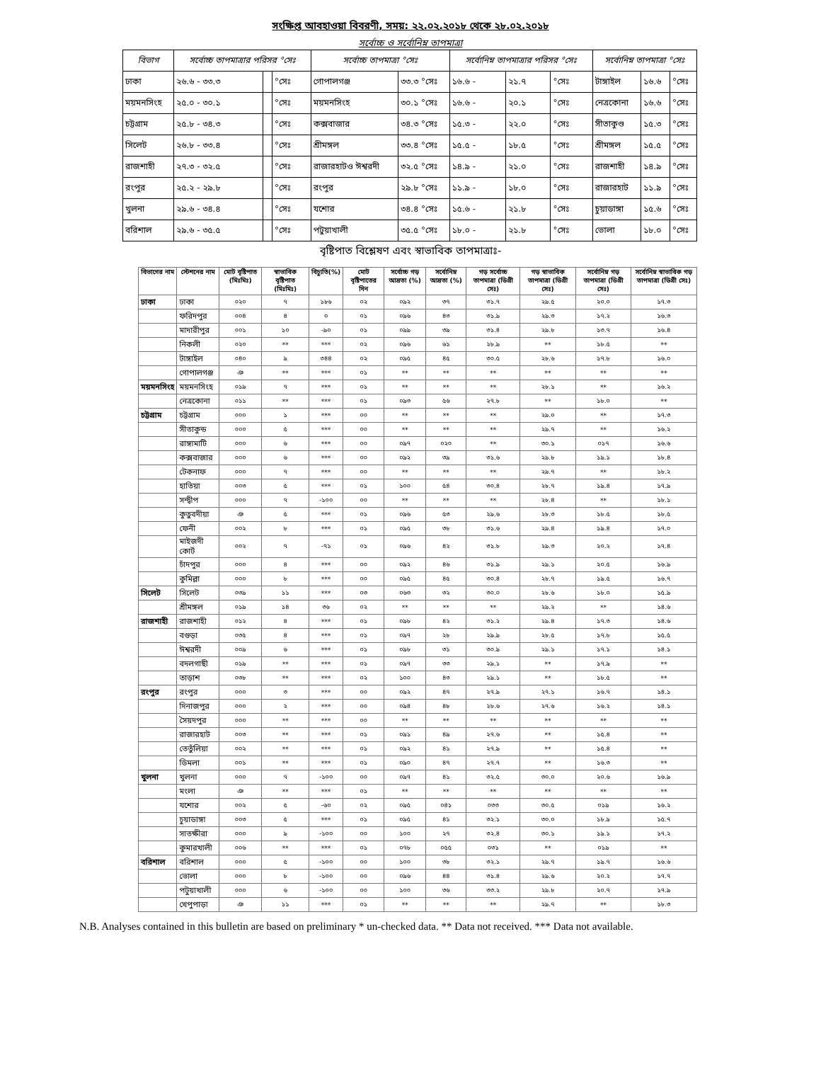সংক্ষিপ্ত আবহাওয়া বিবরণী, সময়: ২২.০২.২০১৮ থেকে ২৮.০২.২০১৮
সর্বোচ্চ ও সর্বোনিম্ন তাপমাত্রা
| বিভাগ | সর্বোচ্চ তাপমাত্রার পরিসর °সেঃ | | | সর্বোচ্চ তাপমাত্রা °সেঃ | | সর্বোনিম্ন তাপমাত্রার পরিসর °সেঃ | | | সর্বোনিম্ন তাপমাত্রা °সেঃ | | |
| --- | --- | --- | --- | --- | --- | --- | --- | --- | --- | --- | --- |
| ঢাকা | ২৬.৬ - ৩৩.৩ | | °সেঃ | গোপালগঞ্জ | ৩৩.৩ °সেঃ | ১৬.৬ - | ২১.৭ | °সেঃ | টাঙ্গাইল | ১৬.৬ | °সেঃ |
| ময়মনসিংহ | ২৫.০ - ৩০.১ | | °সেঃ | ময়মনসিংহ | ৩০.১ °সেঃ | ১৬.৬ - | ২০.১ | °সেঃ | নেত্রকোনা | ১৬.৬ | °সেঃ |
| চট্টগ্রাম | ২৫.৮ - ৩৪.৩ | | °সেঃ | কক্সবাজার | ৩৪.৩ °সেঃ | ১৫.৩ - | ২২.০ | °সেঃ | সীতাকুণ্ড | ১৫.৩ | °সেঃ |
| সিলেট | ২৬.৮ - ৩৩.৪ | | °সেঃ | শ্রীমঙ্গল | ৩৩.৪ °সেঃ | ১৫.৫ - | ১৮.৫ | °সেঃ | শ্রীমঙ্গল | ১৫.৫ | °সেঃ |
| রাজশাহী | ২৭.৩ - ৩২.৫ | | °সেঃ | রাজারহাটও ঈশ্বরদী | ৩২.৫ °সেঃ | ১৪.৯ - | ২১.০ | °সেঃ | রাজশাহী | ১৪.৯ | °সেঃ |
| রংপুর | ২৫.২ - ২৯.৮ | | °সেঃ | রংপুর | ২৯.৮ °সেঃ | ১১.৯ - | ১৮.০ | °সেঃ | রাজারহাট | ১১.৯ | °সেঃ |
| খুলনা | ২৯.৬ - ৩৪.৪ | | °সেঃ | যশোর | ৩৪.৪ °সেঃ | ১৫.৬ - | ২১.৮ | °সেঃ | চুয়াডাঙ্গা | ১৫.৬ | °সেঃ |
| বরিশাল | ২৯.৬ - ৩৫.৫ | | °সেঃ | পটুয়াখালী | ৩৫.৫ °সেঃ | ১৮.০ - | ২১.৮ | °সেঃ | ভোলা | ১৮.০ | °সেঃ |
বৃষ্টিপাত বিশ্লেষণ এবং স্বাভাবিক তাপমাত্রাঃ-
| বিভাগের নাম | স্টেশনের নাম | মোট বৃষ্টিপাত (মিঃমিঃ) | স্বাভাবিক বৃষ্টিপাত (মিঃমিঃ) | বিচ্যুতি(%) | মোট বৃষ্টিপাতের দিন | সর্বোচ্চ গড় আদ্রতা (%) | সর্বোনিম্ন আদ্রতা (%) | গড় সর্বোচ্চ তাপমাত্রা (ডিগ্রী সেঃ) | গড় স্বাভাবিক তাপমাত্রা (ডিগ্রী সেঃ) | সর্বোনিম্ন গড় তাপমাত্রা (ডিগ্রী সেঃ) | সর্বোনিম্ন স্বাভাবিক গড় তাপমাত্রা (ডিগ্রী সেঃ) |
| --- | --- | --- | --- | --- | --- | --- | --- | --- | --- | --- | --- |
| ঢাকা | ঢাকা | ০২০ | ৭ | ১৮৬ | ০২ | ০৯২ | ৩৭ | ৩১.৭ | ২৯.৫ | ২০.০ | ১৭.৩ |
| | ফরিদপুর | ০০৪ | ৪ | ০ | ০১ | ০৯৬ | ৪৩ | ৩১.৯ | ২৯.৩ | ১৭.২ | ১৬.৩ |
| | মাদারীপুর | ০০১ | ১০ | -৯০ | ০১ | ০৯৯ | ৩৯ | ৩১.৪ | ২৯.৮ | ১৩.৭ | ১৬.৪ |
| | নিকলী | ০২০ | ** | *** | ০২ | ০৯৬ | ৬১ | ২৮.৯ | ** | ১৮.৫ | ** |
| | টাঙ্গাইল | ০৪০ | ৯ | ৩৪৪ | ০২ | ০৯৫ | ৪৫ | ৩০.৫ | ২৮.৬ | ১৭.৮ | ১৬.০ |
| | গোপালগঞ্জ | ঞ | ** | *** | ০১ | ** | ** | ** | ** | ** | ** |
| ময়মনসিংহ | ময়মনসিংহ | ০১৯ | ৭ | *** | ০১ | ** | ** | ** | ২৮.১ | ** | ১৬.২ |
| | নেত্রকোনা | ০১১ | ** | *** | ০১ | ০৯৩ | ৫৬ | ২৭.৮ | ** | ১৮.০ | ** |
| চট্টগ্রাম | চট্টগ্রাম | ০০০ | ১ | *** | ০০ | ** | ** | ** | ২৯.০ | ** | ১৭.৩ |
| | সীতাকুন্ড | ০০০ | ৫ | *** | ০০ | ** | ** | ** | ২৯.৭ | ** | ১৬.২ |
| | রাঙ্গামাটি | ০০০ | ৬ | *** | ০০ | ০৯৭ | ০২০ | ** | ৩০.১ | ০১৭ | ১৬.৬ |
| | কক্সবাজার | ০০০ | ৬ | *** | ০০ | ০৯২ | ৩৯ | ৩১.৬ | ২৯.৮ | ১৯.১ | ১৮.৪ |
| | টেকনাফ | ০০০ | ৭ | *** | ০০ | ** | ** | ** | ২৯.৭ | ** | ১৮.২ |
| | হাতিয়া | ০০৩ | ৫ | *** | ০১ | ১০০ | ৫৪ | ৩০.৪ | ২৮.৭ | ১৯.৪ | ১৭.৯ |
| | সন্দ্বীপ | ০০০ | ৭ | -১০০ | ০০ | ** | ** | ** | ২৮.৪ | ** | ১৮.১ |
| | কুতুবদীয়া | ঞ | ৫ | *** | ০১ | ০৯৬ | ৫৩ | ২৯.৬ | ২৮.৩ | ১৮.৫ | ১৮.৫ |
| | ফেনী | ০০২ | ৮ | *** | ০১ | ০৯৫ | ৩৮ | ৩১.৬ | ২৯.৪ | ১৯.৪ | ১৭.০ |
| | মাইজদী কোর্ট | ০০২ | ৭ | -৭১ | ০১ | ০৯৬ | ৪২ | ৩১.৮ | ২৯.৩ | ২০.২ | ১৭.৪ |
| | চাঁদপুর | ০০০ | ৪ | *** | ০০ | ০৯২ | ৪৬ | ৩১.৯ | ২৯.১ | ২০.৫ | ১৬.৯ |
| | কুমিল্লা | ০০০ | ৮ | *** | ০০ | ০৯৫ | ৪৫ | ৩০.৪ | ২৮.৭ | ১৯.৫ | ১৬.৭ |
| সিলেট | সিলেট | ০৩৯ | ১১ | *** | ০৩ | ০৬৩ | ৩২ | ৩০.০ | ২৮.৬ | ১৮.০ | ১৫.৯ |
| | শ্রীমঙ্গল | ০১৯ | ১৪ | ৩৬ | ০২ | ** | ** | ** | ২৯.২ | ** | ১৪.৬ |
| রাজশাহী | রাজশাহী | ০১২ | ৪ | *** | ০১ | ০৯৮ | ৪২ | ৩১.২ | ২৯.৪ | ১৭.৩ | ১৪.৬ |
| | বগুড়া | ০৩৫ | ৪ | *** | ০১ | ০৯৭ | ২৮ | ২৯.৯ | ২৮.৫ | ১৭.৮ | ১৫.৫ |
| | ঈশ্বরদী | ০০৯ | ৬ | *** | ০১ | ০৯৮ | ৩১ | ৩০.৯ | ২৯.১ | ১৭.১ | ১৪.১ |
| | বদলগাছী | ০১৯ | ** | *** | ০১ | ০৯৭ | ৩৩ | ২৯.১ | ** | ১৭.৯ | ** |
| | তাড়াশ | ০৩৮ | ** | *** | ০২ | ১০০ | ৪৩ | ২৯.১ | ** | ১৮.৫ | ** |
| রংপুর | রংপুর | ০০০ | ৩ | *** | ০০ | ০৯২ | ৪৭ | ২৭.৯ | ২৭.১ | ১৬.৭ | ১৪.১ |
| | দিনাজপুর | ০০০ | ২ | *** | ০০ | ০৯৪ | ৪৮ | ২৮.৬ | ২৭.৬ | ১৬.২ | ১৪.১ |
| | সৈয়দপুর | ০০০ | ** | *** | ০০ | ** | ** | ** | ** | ** | ** |
| | রাজারহাট | ০০৩ | ** | *** | ০১ | ০৯১ | ৪৯ | ২৭.৬ | ** | ১৫.৪ | ** |
| | তেতুঁলিয়া | ০০২ | ** | *** | ০১ | ০৯২ | ৪১ | ২৭.৯ | ** | ১৫.৪ | ** |
| | ডিমলা | ০০১ | ** | *** | ০১ | ০৯০ | ৪৭ | ২৭.৭ | ** | ১৬.৩ | ** |
| খুলনা | খুলনা | ০০০ | ৭ | -১০০ | ০০ | ০৯৭ | ৪১ | ৩২.৫ | ৩০.০ | ২০.৬ | ১৬.৯ |
| | মংলা | ঞ | ** | *** | ০১ | ** | ** | ** | ** | ** | ** |
| | যশোর | ০০২ | ৫ | -৬০ | ০২ | ০৯৫ | ০৪১ | ০৩৩ | ৩০.৫ | ০১৯ | ১৬.২ |
| | চুয়াডাঙ্গা | ০০৩ | ৫ | *** | ০১ | ০৯৫ | ৪১ | ৩২.১ | ৩০.০ | ১৮.৯ | ১৫.৭ |
| | সাতক্ষীরা | ০০০ | ৯ | -১০০ | ০০ | ১০০ | ২৭ | ৩২.৪ | ৩০.১ | ১৯.১ | ১৭.২ |
| | কুমারখালী | ০০৬ | ** | *** | ০১ | ০৭৮ | ০৫৫ | ০৩১ | ** | ০১৯ | ** |
| বরিশাল | বরিশাল | ০০০ | ৫ | -১০০ | ০০ | ১০০ | ৩৮ | ৩২.১ | ২৯.৭ | ১৯.৭ | ১৬.৬ |
| | ভোলা | ০০০ | ৮ | -১০০ | ০০ | ০৯৬ | ৪৪ | ৩১.৪ | ২৯.৬ | ২০.২ | ১৭.৭ |
| | পটুয়াখালী | ০০০ | ৬ | -১০০ | ০০ | ১০০ | ৩৬ | ৩৩.২ | ২৯.৮ | ২০.৭ | ১৭.৯ |
| | খেপুপাড়া | ঞ | ১১ | *** | ০১ | ** | ** | ** | ২৯.৭ | ** | ১৮.৩ |
N.B. Analyses contained in this bulletin are based on preliminary * un-checked data. ** Data not received. *** Data not available.